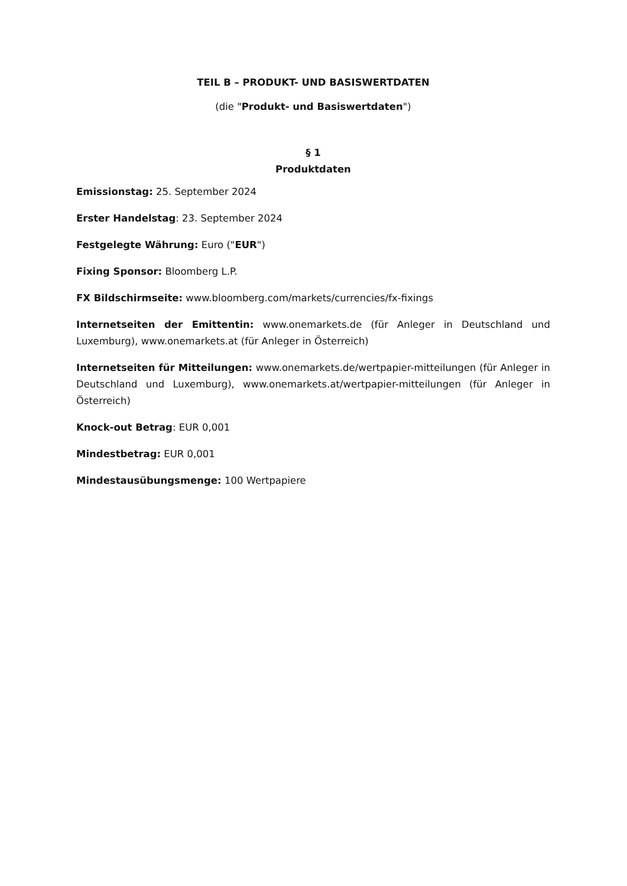TEIL B – PRODUKT- UND BASISWERTDATEN
(die "Produkt- und Basiswertdaten")
§ 1
Produktdaten
Emissionstag: 25. September 2024
Erster Handelstag: 23. September 2024
Festgelegte Währung: Euro ("EUR")
Fixing Sponsor: Bloomberg L.P.
FX Bildschirmseite: www.bloomberg.com/markets/currencies/fx-fixings
Internetseiten der Emittentin: www.onemarkets.de (für Anleger in Deutschland und Luxemburg), www.onemarkets.at (für Anleger in Österreich)
Internetseiten für Mitteilungen: www.onemarkets.de/wertpapier-mitteilungen (für Anleger in Deutschland und Luxemburg), www.onemarkets.at/wertpapier-mitteilungen (für Anleger in Österreich)
Knock-out Betrag: EUR 0,001
Mindestbetrag: EUR 0,001
Mindestausübungsmenge: 100 Wertpapiere